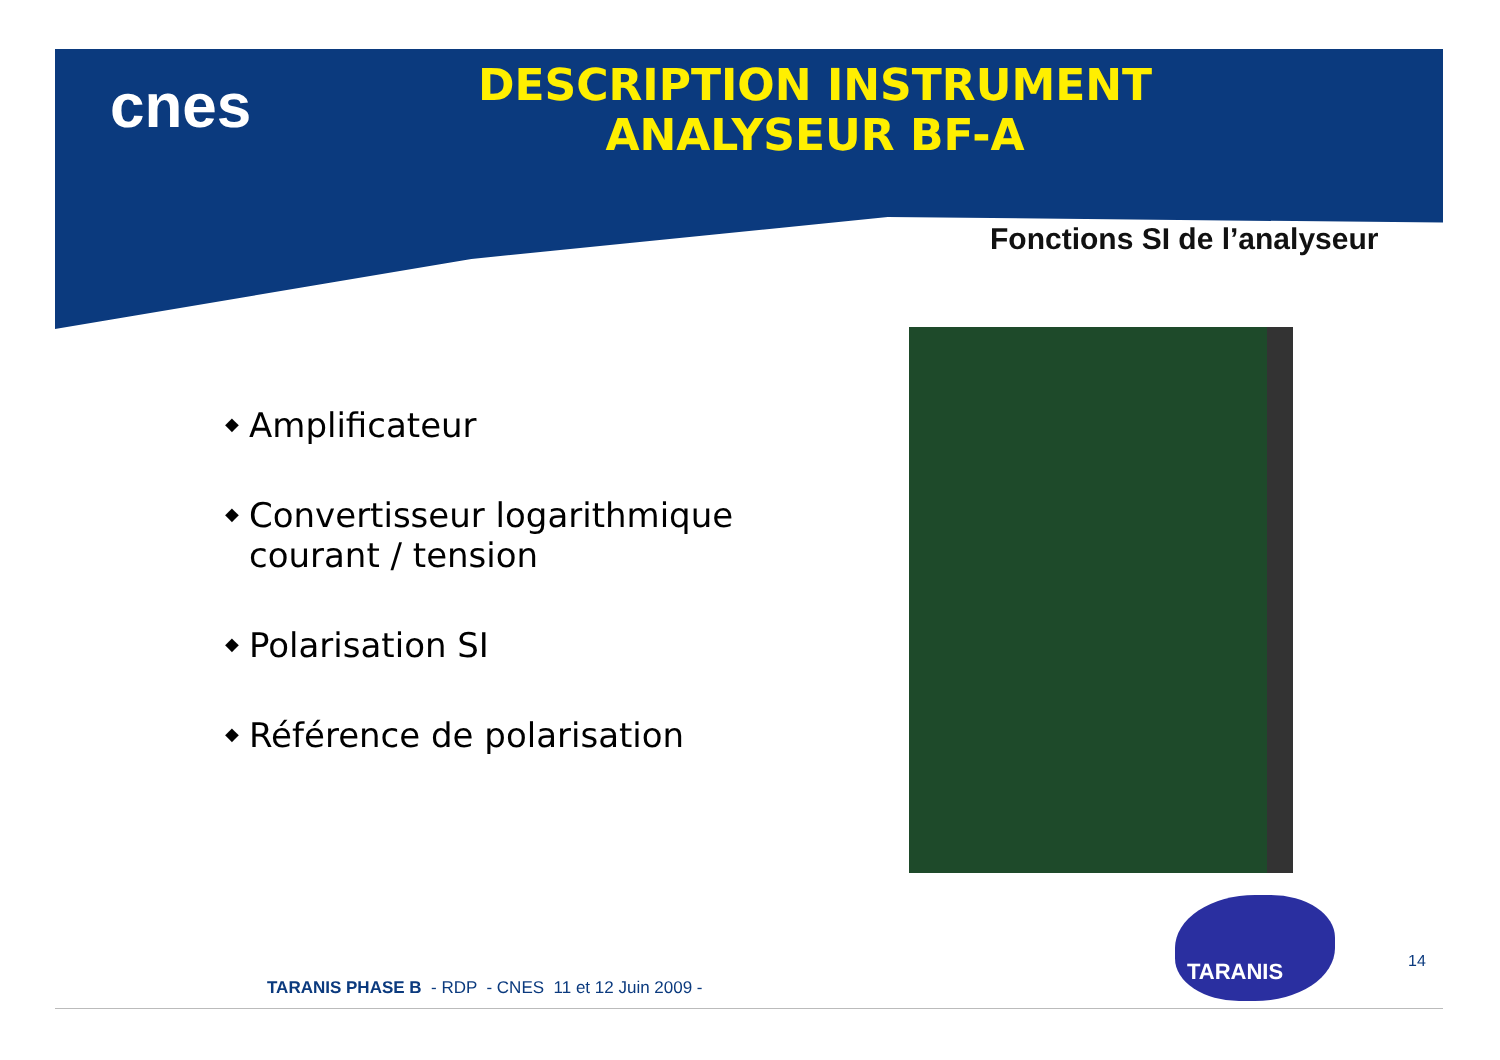cnes
DESCRIPTION INSTRUMENT
ANALYSEUR BF-A
Fonctions SI de l’analyseur
◆ Amplificateur
◆ Convertisseur logarithmique courant / tension
◆ Polarisation SI
◆ Référence de polarisation
TARANIS
14
TARANIS PHASE B - RDP - CNES 11 et 12 Juin 2009 -